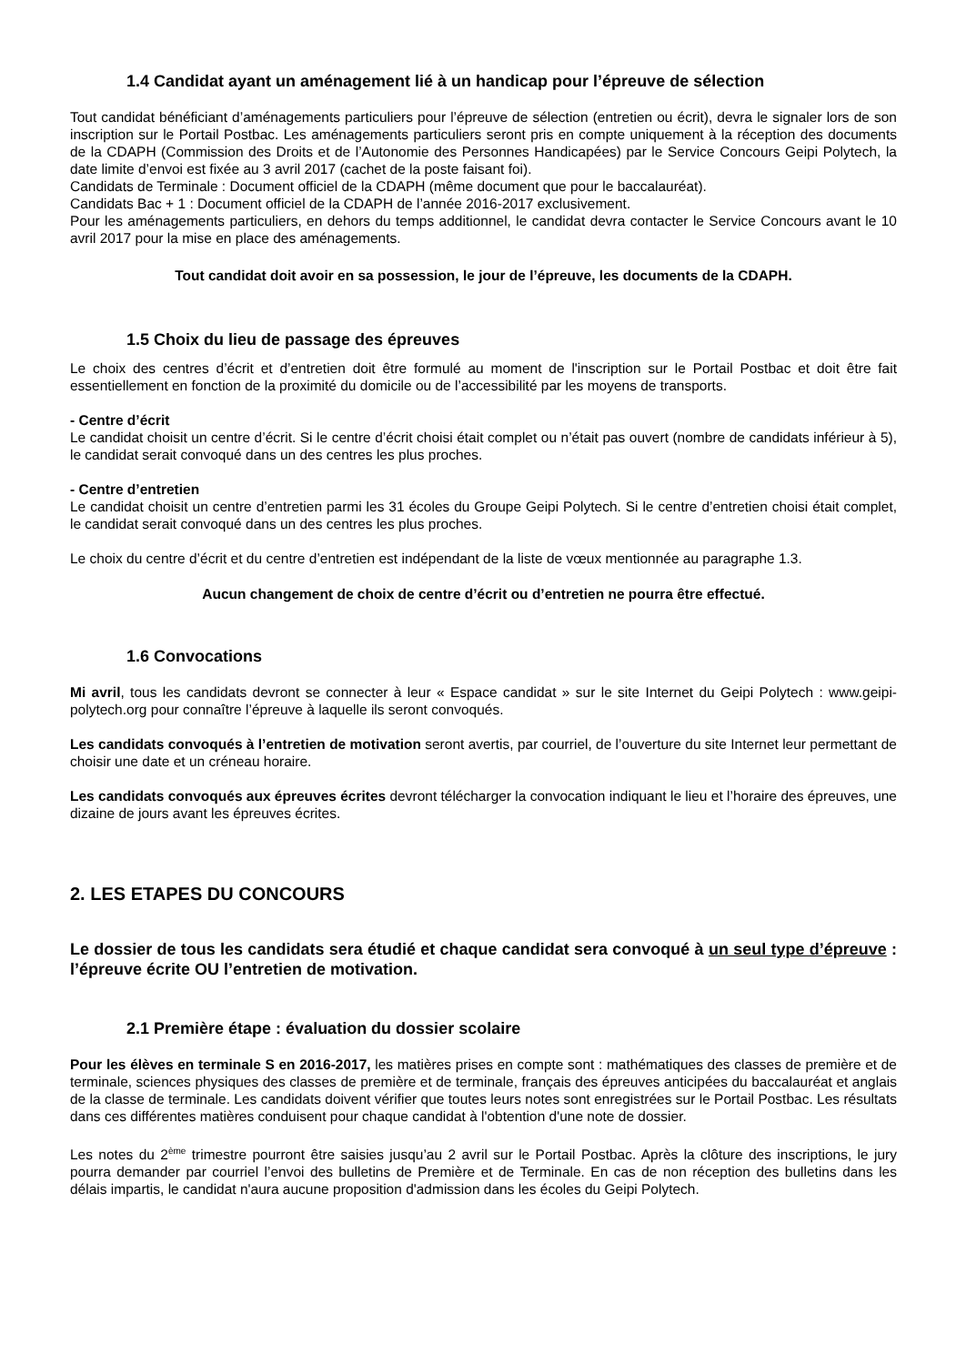1.4 Candidat ayant un aménagement lié à un handicap pour l’épreuve de sélection
Tout candidat bénéficiant d’aménagements particuliers pour l’épreuve de sélection (entretien ou écrit), devra le signaler lors de son inscription sur le Portail Postbac. Les aménagements particuliers seront pris en compte uniquement à la réception des documents de la CDAPH (Commission des Droits et de l’Autonomie des Personnes Handicapées) par le Service Concours Geipi Polytech, la date limite d’envoi est fixée au 3 avril 2017 (cachet de la poste faisant foi).
Candidats de Terminale : Document officiel de la CDAPH (même document que pour le baccalauréat).
Candidats Bac + 1 : Document officiel de la CDAPH de l’année 2016-2017 exclusivement.
Pour les aménagements particuliers, en dehors du temps additionnel, le candidat devra contacter le Service Concours avant le 10 avril 2017 pour la mise en place des aménagements.
Tout candidat doit avoir en sa possession, le jour de l’épreuve, les documents de la CDAPH.
1.5 Choix du lieu de passage des épreuves
Le choix des centres d’écrit et d’entretien doit être formulé au moment de l'inscription sur le Portail Postbac et doit être fait essentiellement en fonction de la proximité du domicile ou de l’accessibilité par les moyens de transports.
- Centre d’écrit
Le candidat choisit un centre d’écrit. Si le centre d’écrit choisi était complet ou n’était pas ouvert (nombre de candidats inférieur à 5), le candidat serait convoqué dans un des centres les plus proches.
- Centre d’entretien
Le candidat choisit un centre d’entretien parmi les 31 écoles du Groupe Geipi Polytech. Si le centre d’entretien choisi était complet, le candidat serait convoqué dans un des centres les plus proches.
Le choix du centre d’écrit et du centre d’entretien est indépendant de la liste de vœux mentionnée au paragraphe 1.3.
Aucun changement de choix de centre d’écrit ou d’entretien ne pourra être effectué.
1.6 Convocations
Mi avril, tous les candidats devront se connecter à leur « Espace candidat » sur le site Internet du Geipi Polytech : www.geipi-polytech.org pour connaître l’épreuve à laquelle ils seront convoqués.
Les candidats convoqués à l’entretien de motivation seront avertis, par courriel, de l’ouverture du site Internet leur permettant de choisir une date et un créneau horaire.
Les candidats convoqués aux épreuves écrites devront télécharger la convocation indiquant le lieu et l’horaire des épreuves, une dizaine de jours avant les épreuves écrites.
2. LES ETAPES DU CONCOURS
Le dossier de tous les candidats sera étudié et chaque candidat sera convoqué à un seul type d’épreuve : l’épreuve écrite OU l’entretien de motivation.
2.1 Première étape : évaluation du dossier scolaire
Pour les élèves en terminale S en 2016-2017, les matières prises en compte sont : mathématiques des classes de première et de terminale, sciences physiques des classes de première et de terminale, français des épreuves anticipées du baccalauréat et anglais de la classe de terminale. Les candidats doivent vérifier que toutes leurs notes sont enregistrées sur le Portail Postbac. Les résultats dans ces différentes matières conduisent pour chaque candidat à l'obtention d'une note de dossier.
Les notes du 2<sup>ème</sup> trimestre pourront être saisies jusqu’au 2 avril sur le Portail Postbac. Après la clôture des inscriptions, le jury pourra demander par courriel l’envoi des bulletins de Première et de Terminale. En cas de non réception des bulletins dans les délais impartis, le candidat n'aura aucune proposition d'admission dans les écoles du Geipi Polytech.